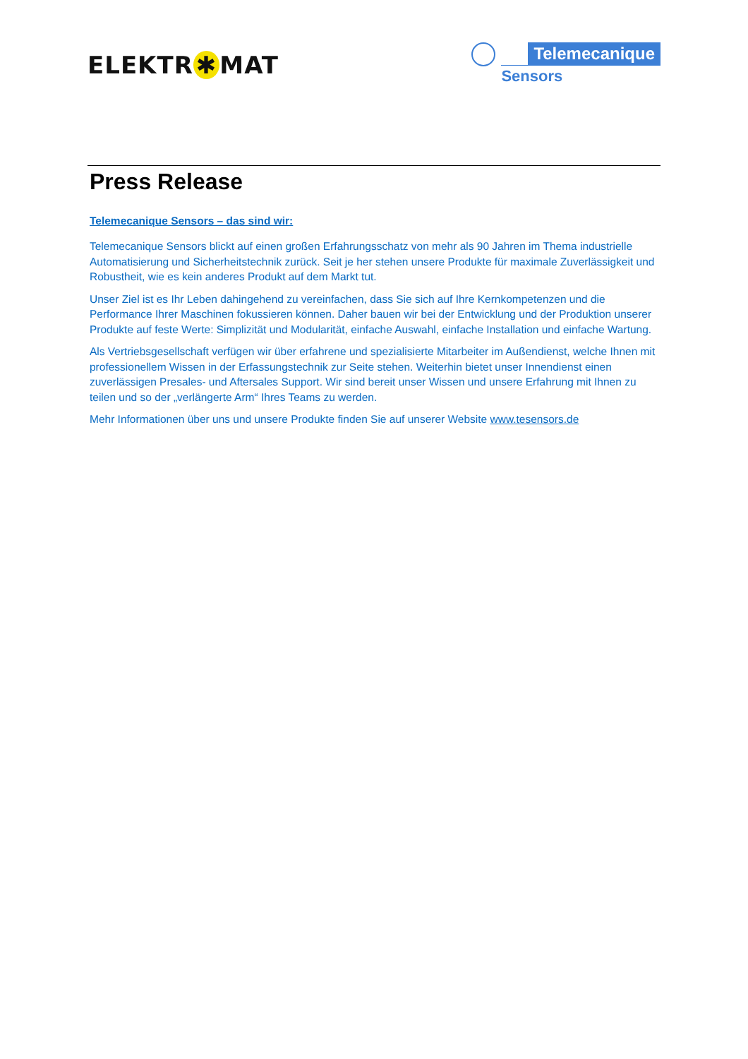ELEKTR ✱ MAT
Telemecanique
Sensors
Press Release
Telemecanique Sensors – das sind wir:
Telemecanique Sensors blickt auf einen großen Erfahrungsschatz von mehr als 90 Jahren im Thema industrielle Automatisierung und Sicherheitstechnik zurück. Seit je her stehen unsere Produkte für maximale Zuverlässigkeit und Robustheit, wie es kein anderes Produkt auf dem Markt tut.
Unser Ziel ist es Ihr Leben dahingehend zu vereinfachen, dass Sie sich auf Ihre Kernkompetenzen und die Performance Ihrer Maschinen fokussieren können. Daher bauen wir bei der Entwicklung und der Produktion unserer Produkte auf feste Werte: Simplizität und Modularität, einfache Auswahl, einfache Installation und einfache Wartung.
Als Vertriebsgesellschaft verfügen wir über erfahrene und spezialisierte Mitarbeiter im Außendienst, welche Ihnen mit professionellem Wissen in der Erfassungstechnik zur Seite stehen. Weiterhin bietet unser Innendienst einen zuverlässigen Presales- und Aftersales Support. Wir sind bereit unser Wissen und unsere Erfahrung mit Ihnen zu teilen und so der „verlängerte Arm“ Ihres Teams zu werden.
Mehr Informationen über uns und unsere Produkte finden Sie auf unserer Website www.tesensors.de